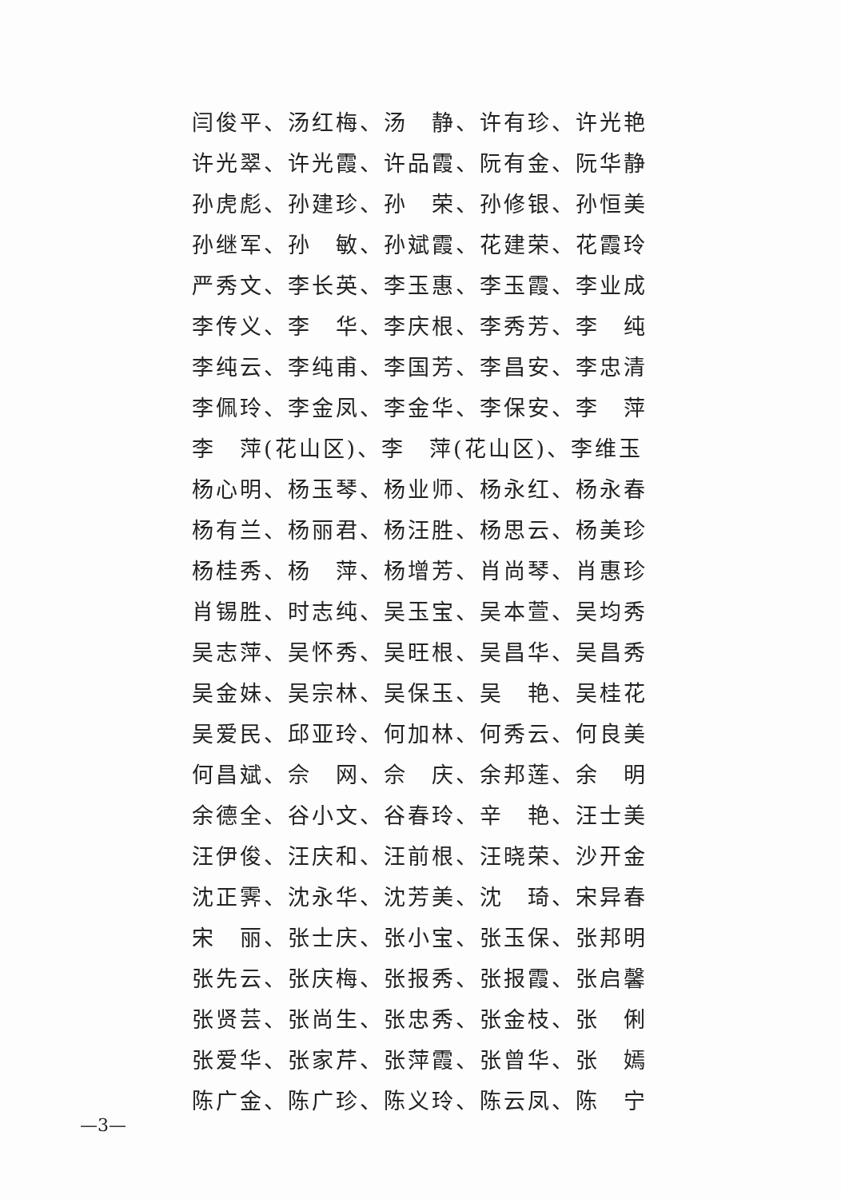闫俊平、汤红梅、汤　静、许有珍、许光艳
许光翠、许光霞、许品霞、阮有金、阮华静
孙虎彪、孙建珍、孙　荣、孙修银、孙恒美
孙继军、孙　敏、孙斌霞、花建荣、花霞玲
严秀文、李长英、李玉惠、李玉霞、李业成
李传义、李　华、李庆根、李秀芳、李　纯
李纯云、李纯甫、李国芳、李昌安、李忠清
李佩玲、李金凤、李金华、李保安、李　萍
李　萍(花山区)、李　萍(花山区)、李维玉
杨心明、杨玉琴、杨业师、杨永红、杨永春
杨有兰、杨丽君、杨汪胜、杨思云、杨美珍
杨桂秀、杨　萍、杨增芳、肖尚琴、肖惠珍
肖锡胜、时志纯、吴玉宝、吴本萱、吴均秀
吴志萍、吴怀秀、吴旺根、吴昌华、吴昌秀
吴金妹、吴宗林、吴保玉、吴　艳、吴桂花
吴爱民、邱亚玲、何加林、何秀云、何良美
何昌斌、佘　网、佘　庆、余邦莲、余　明
余德全、谷小文、谷春玲、辛　艳、汪士美
汪伊俊、汪庆和、汪前根、汪晓荣、沙开金
沈正霁、沈永华、沈芳美、沈　琦、宋异春
宋　丽、张士庆、张小宝、张玉保、张邦明
张先云、张庆梅、张报秀、张报霞、张启馨
张贤芸、张尚生、张忠秀、张金枝、张　俐
张爱华、张家芹、张萍霞、张曾华、张　嫣
陈广金、陈广珍、陈义玲、陈云凤、陈　宁
—3—